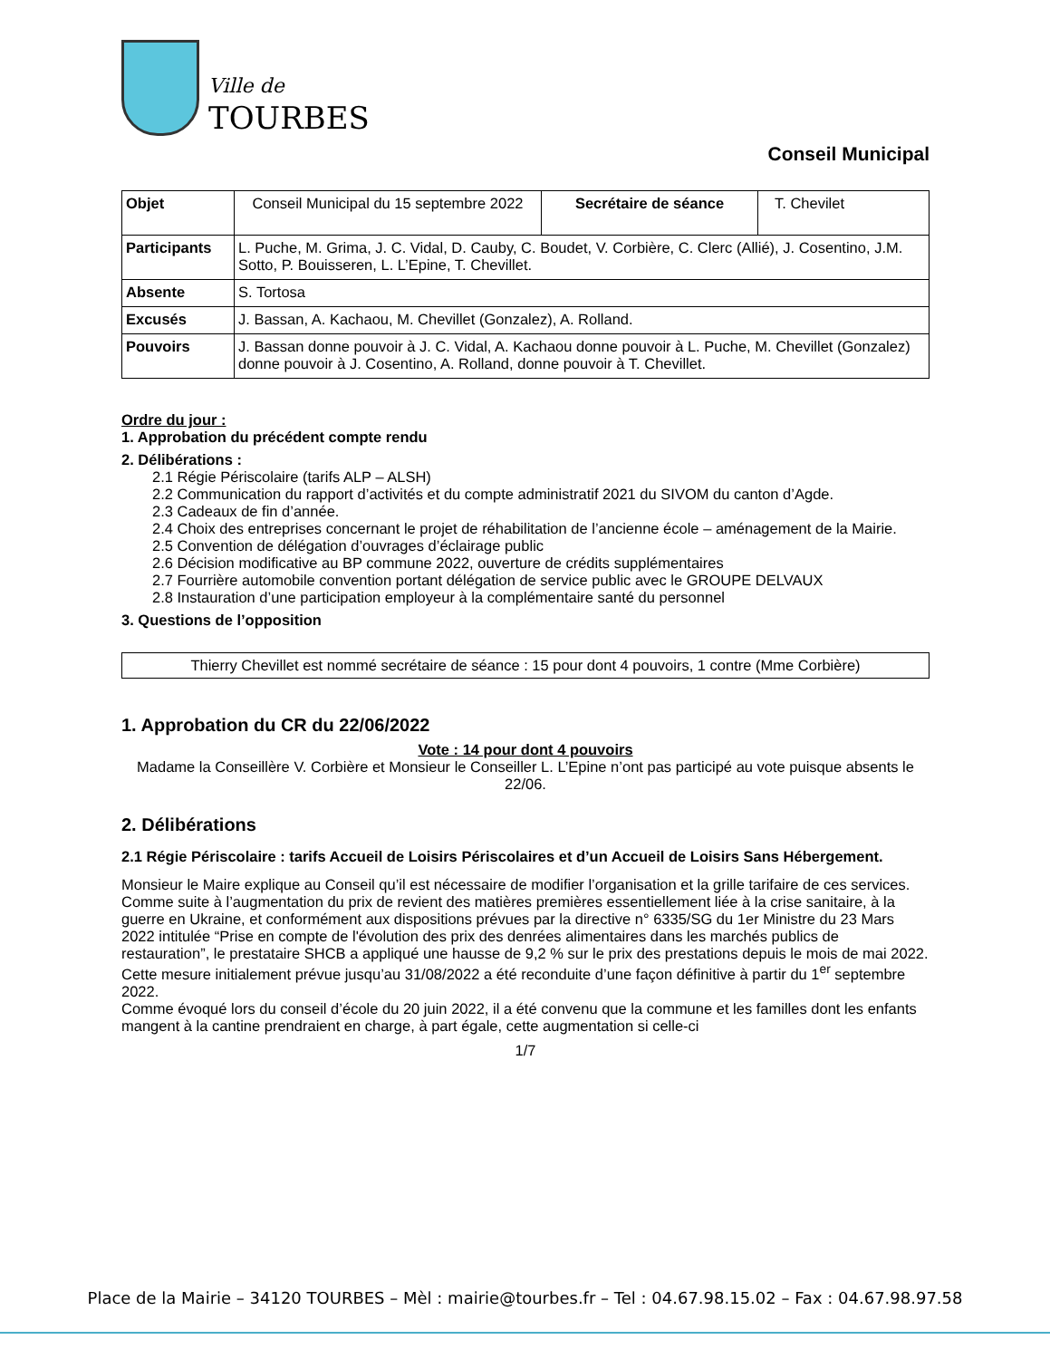Ville de
TOURBES
Conseil Municipal
| Objet | Conseil Municipal du 15 septembre 2022 | Secrétaire de séance | T. Chevilet |
| Participants | L. Puche, M. Grima, J. C. Vidal, D. Cauby, C. Boudet, V. Corbière, C. Clerc (Allié), J. Cosentino, J.M. Sotto, P. Bouisseren, L. L’Epine, T. Chevillet. | | |
| Absente | S. Tortosa | | |
| Excusés | J. Bassan, A. Kachaou, M. Chevillet (Gonzalez), A. Rolland. | | |
| Pouvoirs | J. Bassan donne pouvoir à J. C. Vidal, A. Kachaou donne pouvoir à L. Puche, M. Chevillet (Gonzalez) donne pouvoir à J. Cosentino, A. Rolland, donne pouvoir à T. Chevillet. | | |
Ordre du jour :
1. Approbation du précédent compte rendu
2. Délibérations :
2.1 Régie Périscolaire (tarifs ALP – ALSH)
2.2 Communication du rapport d’activités et du compte administratif 2021 du SIVOM du canton d’Agde.
2.3 Cadeaux de fin d’année.
2.4 Choix des entreprises concernant le projet de réhabilitation de l’ancienne école – aménagement de la Mairie.
2.5 Convention de délégation d’ouvrages d’éclairage public
2.6 Décision modificative au BP commune 2022, ouverture de crédits supplémentaires
2.7 Fourrière automobile convention portant délégation de service public avec le GROUPE DELVAUX
2.8 Instauration d’une participation employeur à la complémentaire santé du personnel
3. Questions de l’opposition
Thierry Chevillet est nommé secrétaire de séance : 15 pour dont 4 pouvoirs, 1 contre (Mme Corbière)
1. Approbation du CR du 22/06/2022
Vote : 14 pour dont 4 pouvoirs
Madame la Conseillère V. Corbière et Monsieur le Conseiller L. L’Epine n’ont pas participé au vote puisque absents le 22/06.
2. Délibérations
2.1 Régie Périscolaire : tarifs Accueil de Loisirs Périscolaires et d’un Accueil de Loisirs Sans Hébergement.
Monsieur le Maire explique au Conseil qu’il est nécessaire de modifier l’organisation et la grille tarifaire de ces services.
Comme suite à l’augmentation du prix de revient des matières premières essentiellement liée à la crise sanitaire, à la guerre en Ukraine, et conformément aux dispositions prévues par la directive n° 6335/SG du 1er Ministre du 23 Mars 2022 intitulée “Prise en compte de l'évolution des prix des denrées alimentaires dans les marchés publics de restauration”, le prestataire SHCB a appliqué une hausse de 9,2 % sur le prix des prestations depuis le mois de mai 2022.
Cette mesure initialement prévue jusqu’au 31/08/2022 a été reconduite d’une façon définitive à partir du 1<sup>er</sup> septembre 2022.
Comme évoqué lors du conseil d’école du 20 juin 2022, il a été convenu que la commune et les familles dont les enfants mangent à la cantine prendraient en charge, à part égale, cette augmentation si celle-ci
1/7
Place de la Mairie – 34120 TOURBES – Mèl : mairie@tourbes.fr – Tel : 04.67.98.15.02 – Fax : 04.67.98.97.58